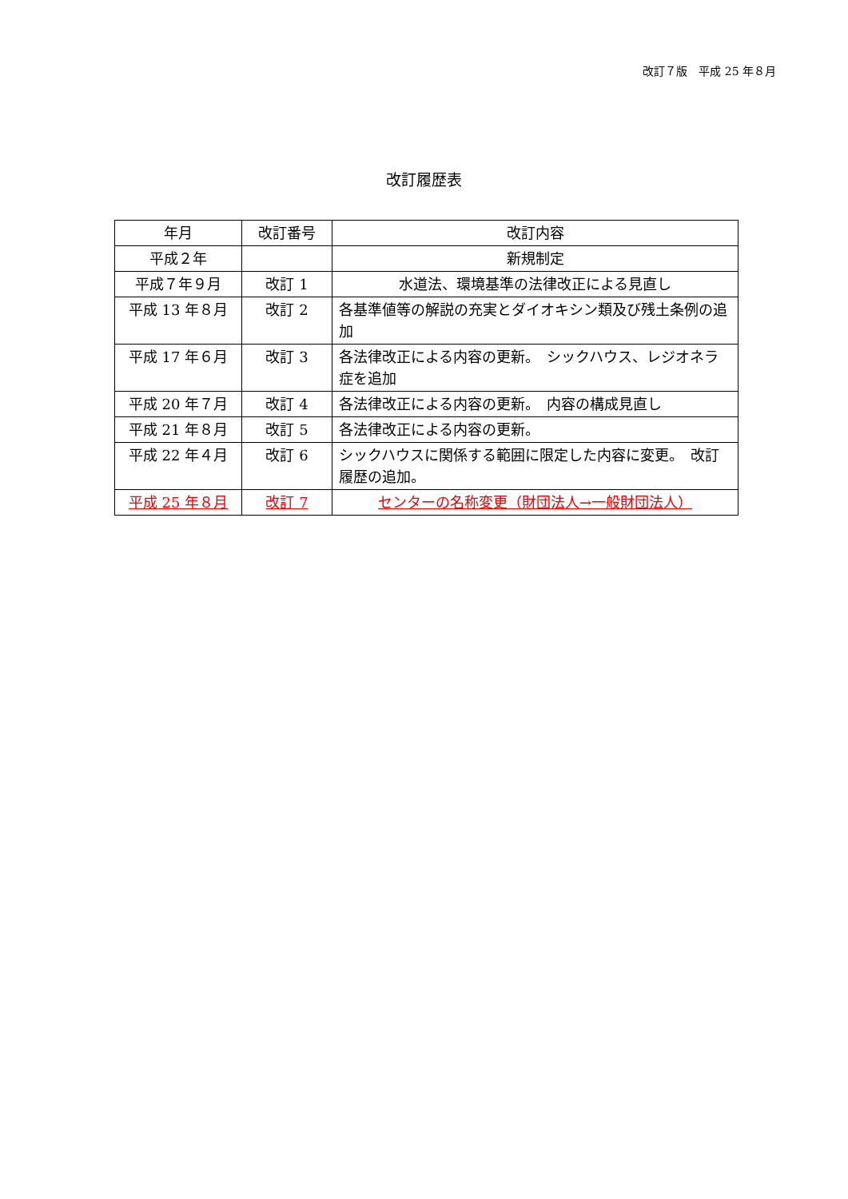改訂７版　平成 25 年８月
改訂履歴表
| 年月 | 改訂番号 | 改訂内容 |
| --- | --- | --- |
| 平成２年 | | 新規制定 |
| 平成７年９月 | 改訂 1 | 水道法、環境基準の法律改正による見直し |
| 平成 13 年８月 | 改訂 2 | 各基準値等の解説の充実とダイオキシン類及び残土条例の追加 |
| 平成 17 年６月 | 改訂 3 | 各法律改正による内容の更新。 シックハウス、レジオネラ症を追加 |
| 平成 20 年７月 | 改訂 4 | 各法律改正による内容の更新。 内容の構成見直し |
| 平成 21 年８月 | 改訂 5 | 各法律改正による内容の更新。 |
| 平成 22 年４月 | 改訂 6 | シックハウスに関係する範囲に限定した内容に変更。 改訂履歴の追加。 |
| 平成 25 年８月 | 改訂 7 | センターの名称変更（財団法人→一般財団法人） |